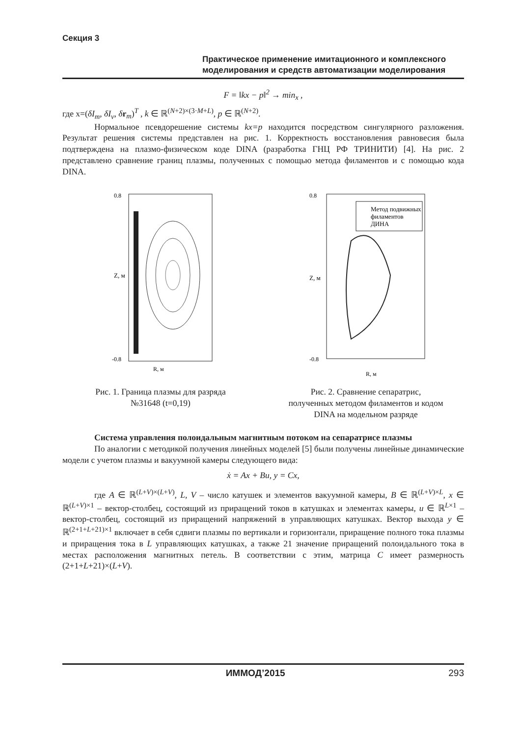Секция 3
Практическое применение имитационного и комплексного
моделирования и средств автоматизации моделирования
F = ‖kx − p‖<sup>2</sup> → min<sub>x</sub> ,
где x=(δI<sub>m</sub>, δI<sub>v</sub>, δr<sub>m</sub>)<sup>T</sup> , k ∈ ℝ<sup>(N+2)×(3·M+L)</sup>, p ∈ ℝ<sup>(N+2)</sup>.
Нормальное псевдорешение системы kx=p находится посредством сингулярного разложения. Результат решения системы представлен на рис. 1. Корректность восстановления равновесия была подтверждена на плазмо-физическом коде DINA (разработка ГНЦ РФ ТРИНИТИ) [4]. На рис. 2 представлено сравнение границ плазмы, полученных с помощью метода филаментов и с помощью кода DINA.
Z, м
0.8
-0.8
R, м
Метод подвижных
филаментов
ДИНА
Z, м
0.8
-0.8
R, м
Рис. 1. Граница плазмы для разряда
№31648 (t=0,19)
Рис. 2. Сравнение сепаратрис,
полученных методом филаментов и кодом
DINA на модельном разряде
Система управления полоидальным магнитным потоком на сепаратрисе плазмы
По аналогии с методикой получения линейных моделей [5] были получены линейные динамические модели с учетом плазмы и вакуумной камеры следующего вида:
ẋ = Ax + Bu, y = Cx,
где A ∈ ℝ<sup>(L+V)×(L+V)</sup>, L, V – число катушек и элементов вакуумной камеры, B ∈ ℝ<sup>(L+V)×L</sup>, x ∈ ℝ<sup>(L+V)×1</sup> – вектор-столбец, состоящий из приращений токов в катушках и элементах камеры, u ∈ ℝ<sup>L×1</sup> – вектор-столбец, состоящий из приращений напряжений в управляющих катушках. Вектор выхода y ∈ ℝ<sup>(2+1+L+21)×1</sup> включает в себя сдвиги плазмы по вертикали и горизонтали, приращение полного тока плазмы и приращения тока в L управляющих катушках, а также 21 значение приращений полоидального тока в местах расположения магнитных петель. В соответствии с этим, матрица C имеет размерность (2+1+L+21)×(L+V).
ИММОД’2015 293